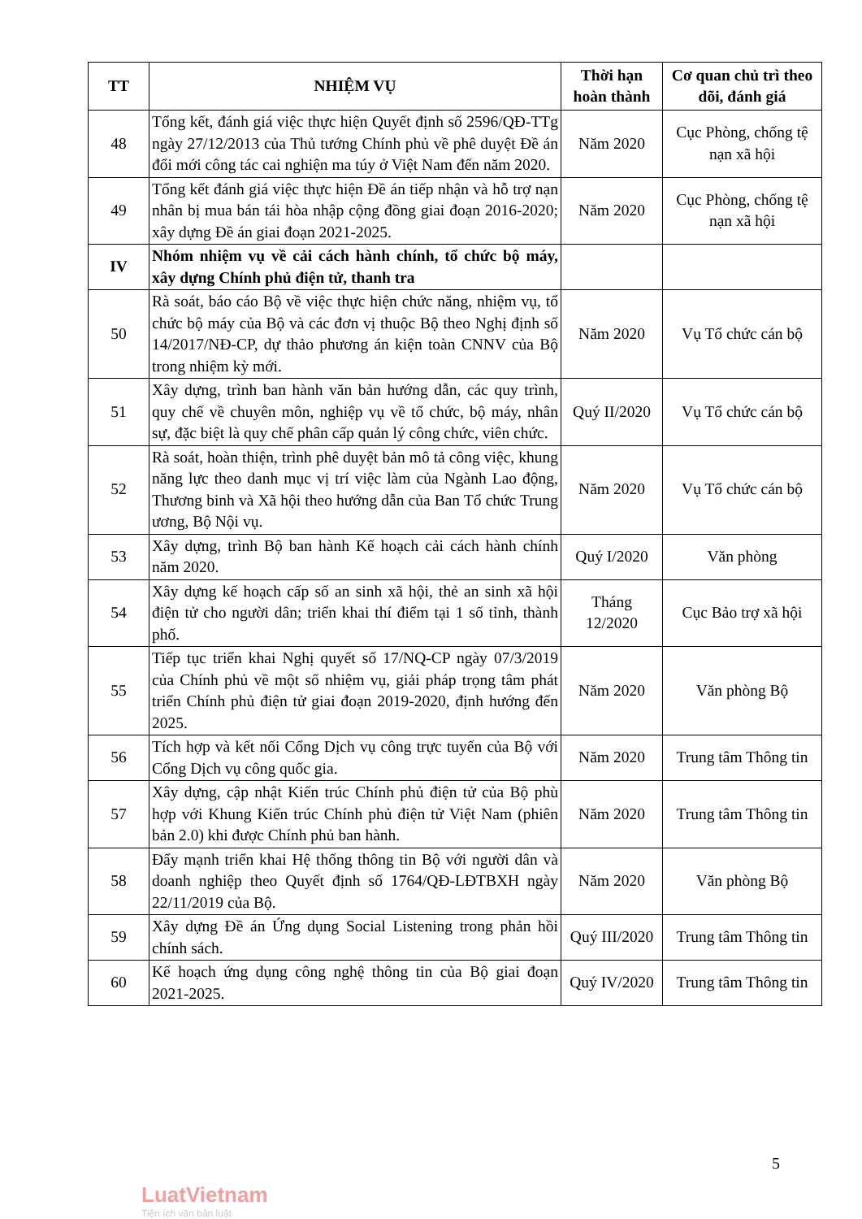| TT | NHIỆM VỤ | Thời hạn hoàn thành | Cơ quan chủ trì theo dõi, đánh giá |
| --- | --- | --- | --- |
| 48 | Tổng kết, đánh giá việc thực hiện Quyết định số 2596/QĐ-TTg ngày 27/12/2013 của Thủ tướng Chính phủ về phê duyệt Đề án đổi mới công tác cai nghiện ma túy ở Việt Nam đến năm 2020. | Năm 2020 | Cục Phòng, chống tệ nạn xã hội |
| 49 | Tổng kết đánh giá việc thực hiện Đề án tiếp nhận và hỗ trợ nạn nhân bị mua bán tái hòa nhập cộng đồng giai đoạn 2016-2020; xây dựng Đề án giai đoạn 2021-2025. | Năm 2020 | Cục Phòng, chống tệ nạn xã hội |
| IV | Nhóm nhiệm vụ về cải cách hành chính, tổ chức bộ máy, xây dựng Chính phủ điện tử, thanh tra | | |
| 50 | Rà soát, báo cáo Bộ về việc thực hiện chức năng, nhiệm vụ, tổ chức bộ máy của Bộ và các đơn vị thuộc Bộ theo Nghị định số 14/2017/NĐ-CP, dự thảo phương án kiện toàn CNNV của Bộ trong nhiệm kỳ mới. | Năm 2020 | Vụ Tổ chức cán bộ |
| 51 | Xây dựng, trình ban hành văn bản hướng dẫn, các quy trình, quy chế về chuyên môn, nghiệp vụ về tổ chức, bộ máy, nhân sự, đặc biệt là quy chế phân cấp quản lý công chức, viên chức. | Quý II/2020 | Vụ Tổ chức cán bộ |
| 52 | Rà soát, hoàn thiện, trình phê duyệt bản mô tả công việc, khung năng lực theo danh mục vị trí việc làm của Ngành Lao động, Thương binh và Xã hội theo hướng dẫn của Ban Tổ chức Trung ương, Bộ Nội vụ. | Năm 2020 | Vụ Tổ chức cán bộ |
| 53 | Xây dựng, trình Bộ ban hành Kế hoạch cải cách hành chính năm 2020. | Quý I/2020 | Văn phòng |
| 54 | Xây dựng kế hoạch cấp số an sinh xã hội, thẻ an sinh xã hội điện tử cho người dân; triển khai thí điểm tại 1 số tỉnh, thành phố. | Tháng 12/2020 | Cục Bảo trợ xã hội |
| 55 | Tiếp tục triển khai Nghị quyết số 17/NQ-CP ngày 07/3/2019 của Chính phủ về một số nhiệm vụ, giải pháp trọng tâm phát triển Chính phủ điện tử giai đoạn 2019-2020, định hướng đến 2025. | Năm 2020 | Văn phòng Bộ |
| 56 | Tích hợp và kết nối Cổng Dịch vụ công trực tuyến của Bộ với Cổng Dịch vụ công quốc gia. | Năm 2020 | Trung tâm Thông tin |
| 57 | Xây dựng, cập nhật Kiến trúc Chính phủ điện tử của Bộ phù hợp với Khung Kiến trúc Chính phủ điện tử Việt Nam (phiên bản 2.0) khi được Chính phủ ban hành. | Năm 2020 | Trung tâm Thông tin |
| 58 | Đẩy mạnh triển khai Hệ thống thông tin Bộ với người dân và doanh nghiệp theo Quyết định số 1764/QĐ-LĐTBXH ngày 22/11/2019 của Bộ. | Năm 2020 | Văn phòng Bộ |
| 59 | Xây dựng Đề án Ứng dụng Social Listening trong phản hồi chính sách. | Quý III/2020 | Trung tâm Thông tin |
| 60 | Kế hoạch ứng dụng công nghệ thông tin của Bộ giai đoạn 2021-2025. | Quý IV/2020 | Trung tâm Thông tin |
5
LuatVietnam
Tiện ích văn bản luật